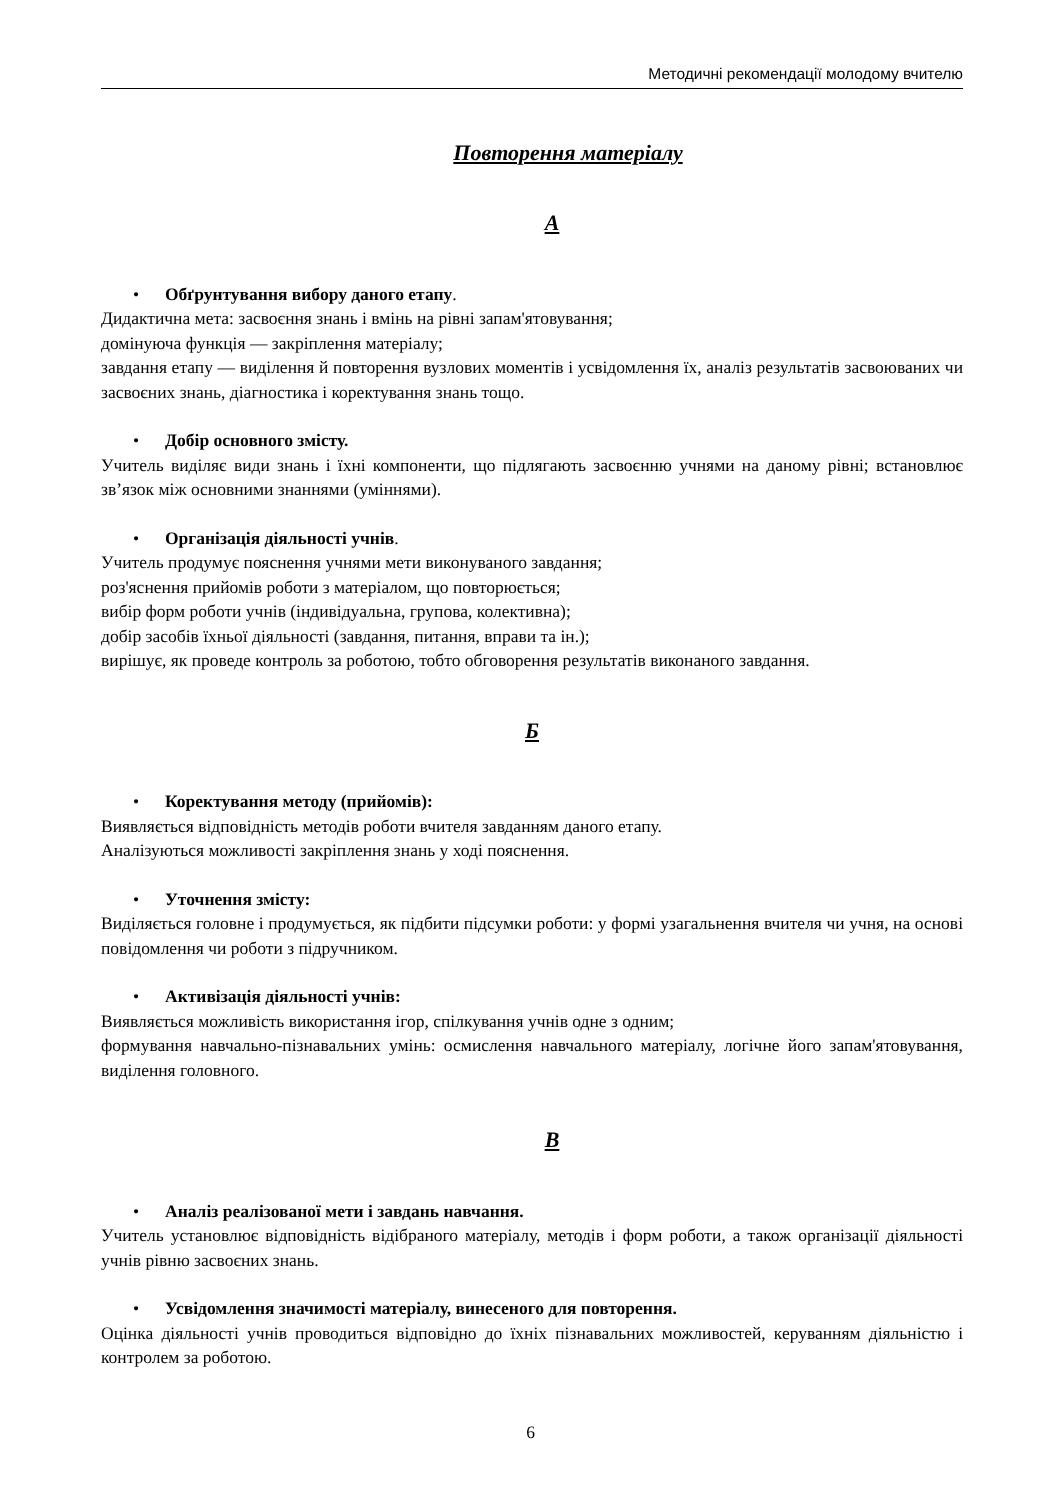Методичні рекомендації молодому вчителю
Повторення матеріалу
А
• Обґрунтування вибору даного етапу.
Дидактична мета: засвоєння знань і вмінь на рівні запам'ятовування;
домінуюча функція — закріплення матеріалу;
завдання етапу — виділення й повторення вузлових моментів і усвідомлення їх, аналіз результатів засвоюваних чи засвоєних знань, діагностика і коректування знань тощо.
• Добір основного змісту.
Учитель виділяє види знань і їхні компоненти, що підлягають засвоєнню учнями на даному рівні; встановлює зв’язок між основними знаннями (уміннями).
• Організація діяльності учнів.
Учитель продумує пояснення учнями мети виконуваного завдання;
роз'яснення прийомів роботи з матеріалом, що повторюється;
вибір форм роботи учнів (індивідуальна, групова, колективна);
добір засобів їхньої діяльності (завдання, питання, вправи та ін.);
вирішує, як проведе контроль за роботою, тобто обговорення результатів виконаного завдання.
Б
• Коректування методу (прийомів):
Виявляється відповідність методів роботи вчителя завданням даного етапу.
Аналізуються можливості закріплення знань у ході пояснення.
• Уточнення змісту:
Виділяється головне і продумується, як підбити підсумки роботи: у формі узагальнення вчителя чи учня, на основі повідомлення чи роботи з підручником.
• Активізація діяльності учнів:
Виявляється можливість використання ігор, спілкування учнів одне з одним;
формування навчально-пізнавальних умінь: осмислення навчального матеріалу, логічне його запам'ятовування, виділення головного.
В
• Аналіз реалізованої мети і завдань навчання.
Учитель установлює відповідність відібраного матеріалу, методів і форм роботи, а також організації діяльності учнів рівню засвоєних знань.
• Усвідомлення значимості матеріалу, винесеного для повторення.
Оцінка діяльності учнів проводиться відповідно до їхніх пізнавальних можливостей, керуванням діяльністю і контролем за роботою.
6